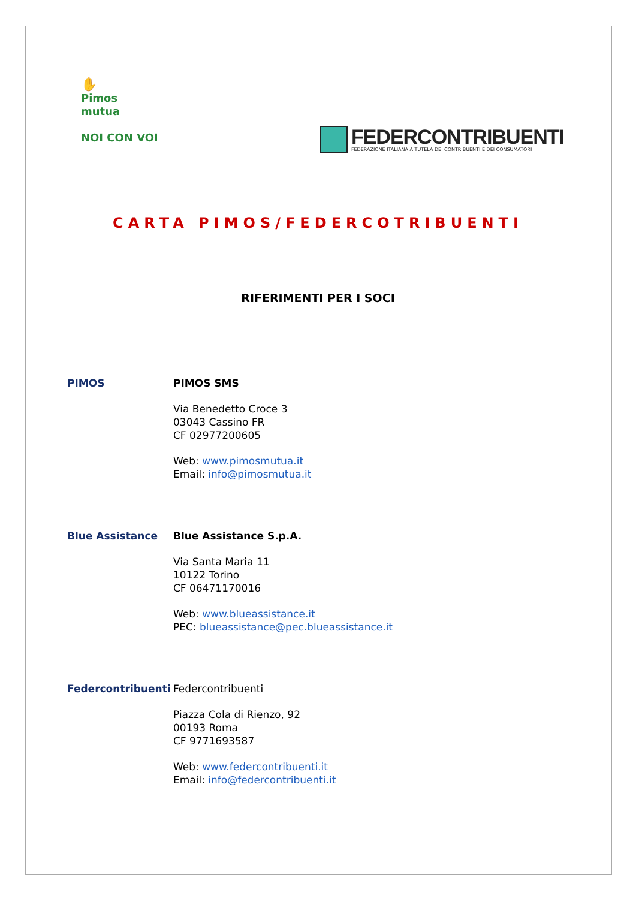✋
Pimos
mutua
NOI CON VOI
FEDERCONTRIBUENTI
FEDERAZIONE ITALIANA A TUTELA DEI CONTRIBUENTI E DEI CONSUMATORI
CARTA PIMOS/FEDERCOTRIBUENTI
RIFERIMENTI PER I SOCI
PIMOS PIMOS SMS
Via Benedetto Croce 3
03043 Cassino FR
CF 02977200605
Web: www.pimosmutua.it
Email: info@pimosmutua.it
Blue Assistance Blue Assistance S.p.A.
Via Santa Maria 11
10122 Torino
CF 06471170016
Web: www.blueassistance.it
PEC: blueassistance@pec.blueassistance.it
Federcontribuenti Federcontribuenti
Piazza Cola di Rienzo, 92
00193 Roma
CF 9771693587
Web: www.federcontribuenti.it
Email: info@federcontribuenti.it